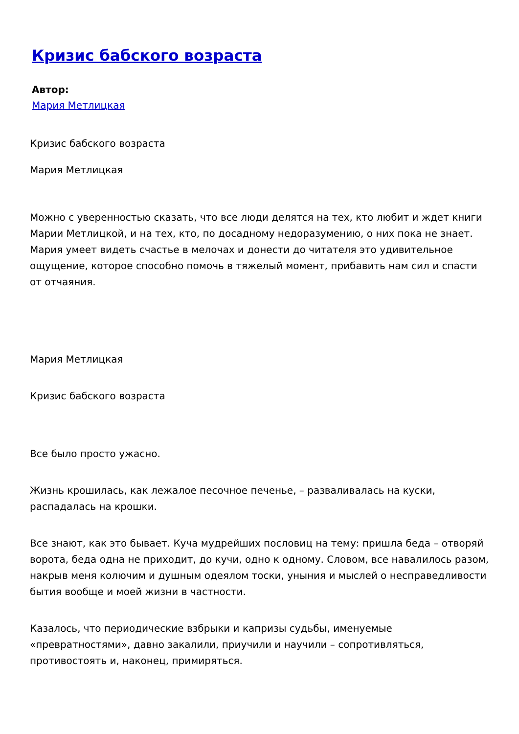Кризис бабского возраста
Автор:
Мария Метлицкая
Кризис бабского возраста
Мария Метлицкая
Можно с уверенностью сказать, что все люди делятся на тех, кто любит и ждет книги Марии Метлицкой, и на тех, кто, по досадному недоразумению, о них пока не знает. Мария умеет видеть счастье в мелочах и донести до читателя это удивительное ощущение, которое способно помочь в тяжелый момент, прибавить нам сил и спасти от отчаяния.
Мария Метлицкая
Кризис бабского возраста
Все было просто ужасно.
Жизнь крошилась, как лежалое песочное печенье, – разваливалась на куски, распадалась на крошки.
Все знают, как это бывает. Куча мудрейших пословиц на тему: пришла беда – отворяй ворота, беда одна не приходит, до кучи, одно к одному. Словом, все навалилось разом, накрыв меня колючим и душным одеялом тоски, уныния и мыслей о несправедливости бытия вообще и моей жизни в частности.
Казалось, что периодические взбрыки и капризы судьбы, именуемые «превратностями», давно закалили, приучили и научили – сопротивляться, противостоять и, наконец, примиряться.